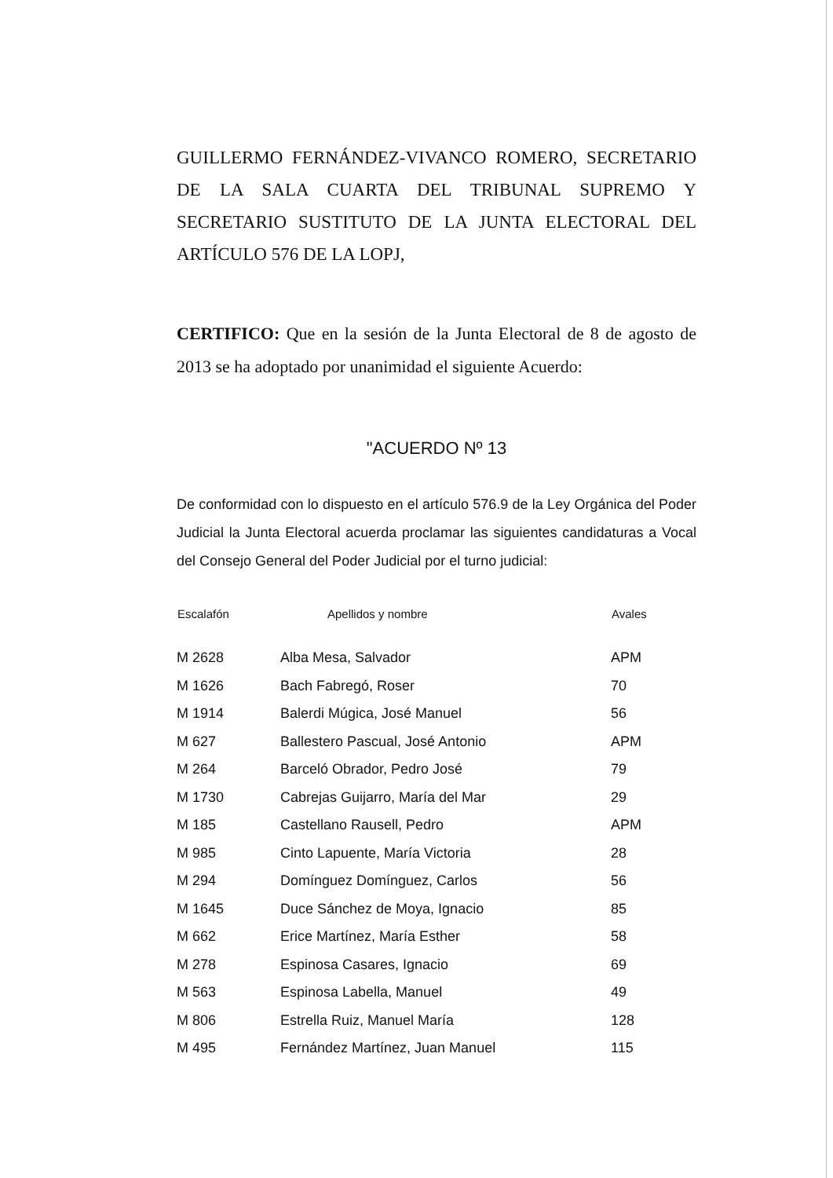GUILLERMO FERNÁNDEZ-VIVANCO ROMERO, SECRETARIO DE LA SALA CUARTA DEL TRIBUNAL SUPREMO Y SECRETARIO SUSTITUTO DE LA JUNTA ELECTORAL DEL ARTÍCULO 576 DE LA LOPJ,
CERTIFICO: Que en la sesión de la Junta Electoral de 8 de agosto de 2013 se ha adoptado por unanimidad el siguiente Acuerdo:
"ACUERDO Nº 13
De conformidad con lo dispuesto en el artículo 576.9 de la Ley Orgánica del Poder Judicial la Junta Electoral acuerda proclamar las siguientes candidaturas a Vocal del Consejo General del Poder Judicial por el turno judicial:
| Escalafón | Apellidos y nombre | Avales |
| --- | --- | --- |
| M 2628 | Alba Mesa, Salvador | APM |
| M 1626 | Bach Fabregó, Roser | 70 |
| M 1914 | Balerdi Múgica, José Manuel | 56 |
| M 627 | Ballestero Pascual, José Antonio | APM |
| M 264 | Barceló Obrador, Pedro José | 79 |
| M 1730 | Cabrejas Guijarro, María del Mar | 29 |
| M 185 | Castellano Rausell, Pedro | APM |
| M 985 | Cinto Lapuente, María Victoria | 28 |
| M 294 | Domínguez Domínguez, Carlos | 56 |
| M 1645 | Duce Sánchez de Moya, Ignacio | 85 |
| M 662 | Erice Martínez, María Esther | 58 |
| M 278 | Espinosa Casares, Ignacio | 69 |
| M 563 | Espinosa Labella, Manuel | 49 |
| M 806 | Estrella Ruiz, Manuel María | 128 |
| M 495 | Fernández Martínez, Juan Manuel | 115 |